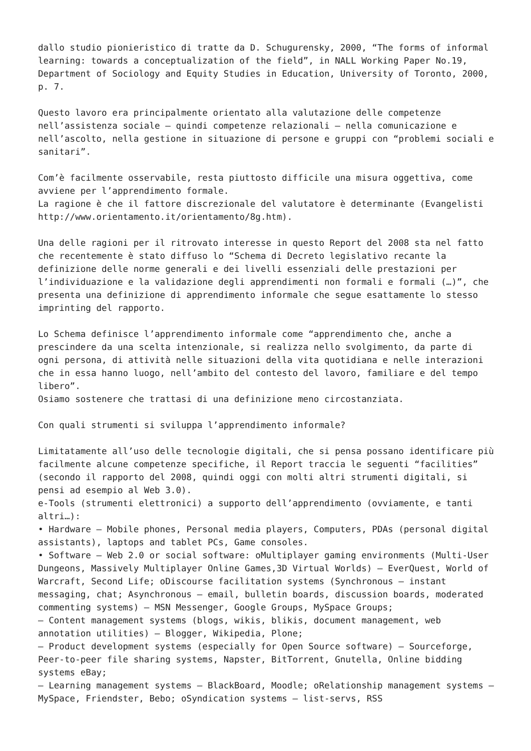dallo studio pionieristico di tratte da D. Schugurensky, 2000, “The forms of informal learning: towards a conceptualization of the field”, in NALL Working Paper No.19, Department of Sociology and Equity Studies in Education, University of Toronto, 2000, p. 7.
Questo lavoro era principalmente orientato alla valutazione delle competenze nell’assistenza sociale – quindi competenze relazionali – nella comunicazione e nell’ascolto, nella gestione in situazione di persone e gruppi con “problemi sociali e sanitari”.
Com’è facilmente osservabile, resta piuttosto difficile una misura oggettiva, come avviene per l’apprendimento formale.
La ragione è che il fattore discrezionale del valutatore è determinante (Evangelisti http://www.orientamento.it/orientamento/8g.htm).
Una delle ragioni per il ritrovato interesse in questo Report del 2008 sta nel fatto che recentemente è stato diffuso lo “Schema di Decreto legislativo recante la definizione delle norme generali e dei livelli essenziali delle prestazioni per l’individuazione e la validazione degli apprendimenti non formali e formali (…)”, che presenta una definizione di apprendimento informale che segue esattamente lo stesso imprinting del rapporto.
Lo Schema definisce l’apprendimento informale come “apprendimento che, anche a prescindere da una scelta intenzionale, si realizza nello svolgimento, da parte di ogni persona, di attività nelle situazioni della vita quotidiana e nelle interazioni che in essa hanno luogo, nell’ambito del contesto del lavoro, familiare e del tempo libero”.
Osiamo sostenere che trattasi di una definizione meno circostanziata.
Con quali strumenti si sviluppa l’apprendimento informale?
Limitatamente all’uso delle tecnologie digitali, che si pensa possano identificare più facilmente alcune competenze specifiche, il Report traccia le seguenti “facilities” (secondo il rapporto del 2008, quindi oggi con molti altri strumenti digitali, si pensi ad esempio al Web 3.0).
e-Tools (strumenti elettronici) a supporto dell’apprendimento (ovviamente, e tanti altri…):
• Hardware – Mobile phones, Personal media players, Computers, PDAs (personal digital assistants), laptops and tablet PCs, Game consoles.
• Software – Web 2.0 or social software: oMultiplayer gaming environments (Multi-User Dungeons, Massively Multiplayer Online Games,3D Virtual Worlds) – EverQuest, World of Warcraft, Second Life; oDiscourse facilitation systems (Synchronous – instant messaging, chat; Asynchronous – email, bulletin boards, discussion boards, moderated commenting systems) – MSN Messenger, Google Groups, MySpace Groups;
– Content management systems (blogs, wikis, blikis, document management, web annotation utilities) – Blogger, Wikipedia, Plone;
– Product development systems (especially for Open Source software) – Sourceforge, Peer-to-peer file sharing systems, Napster, BitTorrent, Gnutella, Online bidding systems eBay;
– Learning management systems – BlackBoard, Moodle; oRelationship management systems – MySpace, Friendster, Bebo; oSyndication systems – list-servs, RSS